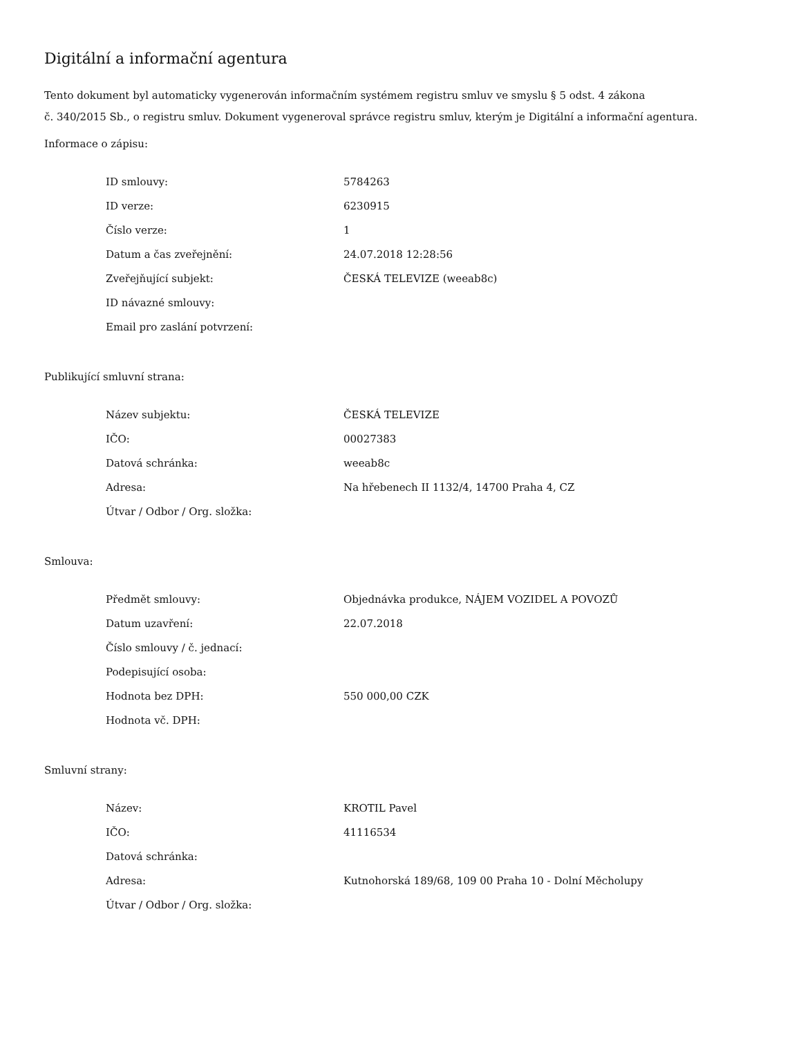Digitální a informační agentura
Tento dokument byl automaticky vygenerován informačním systémem registru smluv ve smyslu § 5 odst. 4 zákona
č. 340/2015 Sb., o registru smluv. Dokument vygeneroval správce registru smluv, kterým je Digitální a informační agentura.
Informace o zápisu:
| ID smlouvy: | 5784263 |
| ID verze: | 6230915 |
| Číslo verze: | 1 |
| Datum a čas zveřejnění: | 24.07.2018 12:28:56 |
| Zveřejňující subjekt: | ČESKÁ TELEVIZE (weeab8c) |
| ID návazné smlouvy: | |
| Email pro zaslání potvrzení: | |
Publikující smluvní strana:
| Název subjektu: | ČESKÁ TELEVIZE |
| IČO: | 00027383 |
| Datová schránka: | weeab8c |
| Adresa: | Na hřebenech II 1132/4, 14700 Praha 4, CZ |
| Útvar / Odbor / Org. složka: | |
Smlouva:
| Předmět smlouvy: | Objednávka produkce, NÁJEM VOZIDEL A POVOZŮ |
| Datum uzavření: | 22.07.2018 |
| Číslo smlouvy / č. jednací: | |
| Podepisující osoba: | |
| Hodnota bez DPH: | 550 000,00 CZK |
| Hodnota vč. DPH: | |
Smluvní strany:
| Název: | KROTIL Pavel |
| IČO: | 41116534 |
| Datová schránka: | |
| Adresa: | Kutnohorská 189/68, 109 00 Praha 10 - Dolní Měcholupy |
| Útvar / Odbor / Org. složka: | |